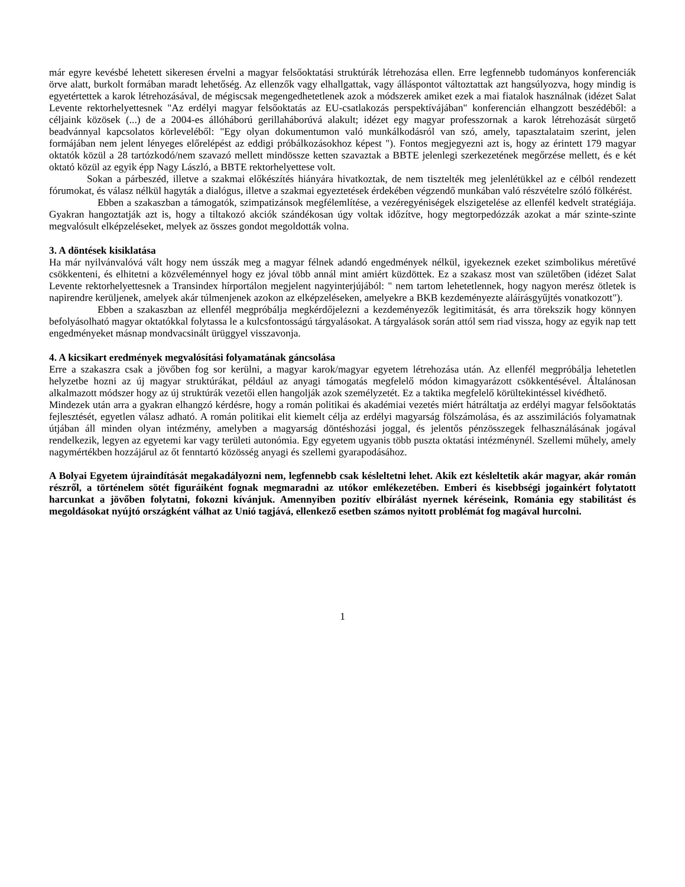már egyre kevésbé lehetett sikeresen érvelni a magyar felsőoktatási struktúrák létrehozása ellen. Erre legfennebb tudományos konferenciák örve alatt, burkolt formában maradt lehetőség. Az ellenzők vagy elhallgattak, vagy álláspontot változtattak azt hangsúlyozva, hogy mindig is egyetértettek a karok létrehozásával, de mégiscsak megengedhetetlenek azok a módszerek amiket ezek a mai fiatalok használnak (idézet Salat Levente rektorhelyettesnek "Az erdélyi magyar felsőoktatás az EU-csatlakozás perspektívájában" konferencián elhangzott beszédéből: a céljaink közösek (...) de a 2004-es állóháború gerillaháborúvá alakult; idézet egy magyar professzornak a karok létrehozását sürgető beadvánnyal kapcsolatos körleveléből: "Egy olyan dokumentumon való munkálkodásról van szó, amely, tapasztalataim szerint, jelen formájában nem jelent lényeges előrelépést az eddigi próbálkozásokhoz képest "). Fontos megjegyezni azt is, hogy az érintett 179 magyar oktatók közül a 28 tartózkodó/nem szavazó mellett mindössze ketten szavaztak a BBTE jelenlegi szerkezetének megőrzése mellett, és e két oktató közül az egyik épp Nagy László, a BBTE rektorhelyettese volt.
Sokan a párbeszéd, illetve a szakmai előkészítés hiányára hivatkoztak, de nem tisztelték meg jelenlétükkel az e célból rendezett fórumokat, és válasz nélkül hagyták a dialógus, illetve a szakmai egyeztetések érdekében végzendő munkában való részvételre szóló fölkérést.
Ebben a szakaszban a támogatók, szimpatizánsok megfélemlítése, a vezéregyéniségek elszigetelése az ellenfél kedvelt stratégiája. Gyakran hangoztatják azt is, hogy a tiltakozó akciók szándékosan úgy voltak időzítve, hogy megtorpedózzák azokat a már szinte-szinte megvalósult elképzeléseket, melyek az összes gondot megoldották volna.
3. A döntések kisiklatása
Ha már nyilvánvalóvá vált hogy nem ússzák meg a magyar félnek adandó engedmények nélkül, igyekeznek ezeket szimbolikus méretűvé csökkenteni, és elhitetni a közvéleménnyel hogy ez jóval több annál mint amiért küzdöttek. Ez a szakasz most van születőben (idézet Salat Levente rektorhelyettesnek a Transindex hírportálon megjelent nagyinterjújából: " nem tartom lehetetlennek, hogy nagyon merész ötletek is napirendre kerüljenek, amelyek akár túlmenjenek azokon az elképzeléseken, amelyekre a BKB kezdeményezte aláírásgyűjtés vonatkozott").
Ebben a szakaszban az ellenfél megpróbálja megkérdőjelezni a kezdeményezők legitimitását, és arra törekszik hogy könnyen befolyásolható magyar oktatókkal folytassa le a kulcsfontosságú tárgyalásokat. A tárgyalások során attól sem riad vissza, hogy az egyik nap tett engedményeket másnap mondvacsinált ürüggyel visszavonja.
4. A kicsikart eredmények megvalósítási folyamatának gáncsolása
Erre a szakaszra csak a jövőben fog sor kerülni, a magyar karok/magyar egyetem létrehozása után. Az ellenfél megpróbálja lehetetlen helyzetbe hozni az új magyar struktúrákat, például az anyagi támogatás megfelelő módon kimagyarázott csökkentésével. Általánosan alkalmazott módszer hogy az új struktúrák vezetői ellen hangolják azok személyzetét. Ez a taktika megfelelő körültekintéssel kivédhető.
Mindezek után arra a gyakran elhangzó kérdésre, hogy a román politikai és akadémiai vezetés miért hátráltatja az erdélyi magyar felsőoktatás fejlesztését, egyetlen válasz adható. A román politikai elit kiemelt célja az erdélyi magyarság fölszámolása, és az asszimilációs folyamatnak útjában áll minden olyan intézmény, amelyben a magyarság döntéshozási joggal, és jelentős pénzösszegek felhasználásának jogával rendelkezik, legyen az egyetemi kar vagy területi autonómia. Egy egyetem ugyanis több puszta oktatási intézménynél. Szellemi műhely, amely nagymértékben hozzájárul az őt fenntartó közösség anyagi és szellemi gyarapodásához.
A Bolyai Egyetem újraindítását megakadályozni nem, legfennebb csak késleltetni lehet. Akik ezt késleltetik akár magyar, akár román részről, a történelem sötét figuráiként fognak megmaradni az utókor emlékezetében. Emberi és kisebbségi jogainkért folytatott harcunkat a jövőben folytatni, fokozni kívánjuk. Amennyiben pozitív elbírálást nyernek kéréseink, Románia egy stabilitást és megoldásokat nyújtó országként válhat az Unió tagjává, ellenkező esetben számos nyitott problémát fog magával hurcolni.
1